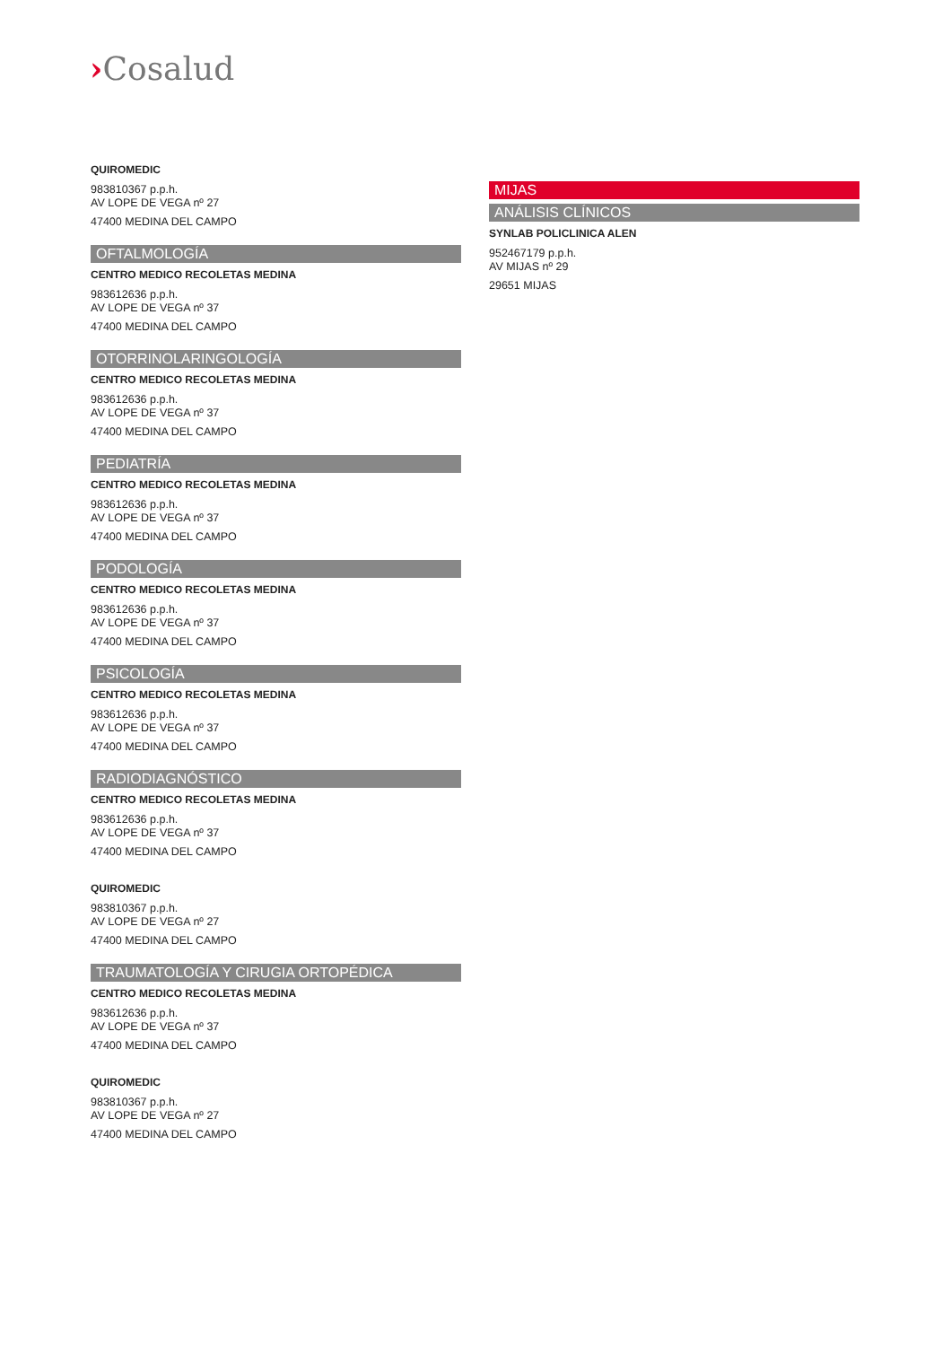›Cosalud
QUIROMEDIC
983810367 p.p.h.
AV LOPE DE VEGA nº 27
47400 MEDINA DEL CAMPO
OFTALMOLOGÍA
CENTRO MEDICO RECOLETAS MEDINA
983612636 p.p.h.
AV LOPE DE VEGA nº 37
47400 MEDINA DEL CAMPO
OTORRINOLARINGOLOGÍA
CENTRO MEDICO RECOLETAS MEDINA
983612636 p.p.h.
AV LOPE DE VEGA nº 37
47400 MEDINA DEL CAMPO
PEDIATRÍA
CENTRO MEDICO RECOLETAS MEDINA
983612636 p.p.h.
AV LOPE DE VEGA nº 37
47400 MEDINA DEL CAMPO
PODOLOGÍA
CENTRO MEDICO RECOLETAS MEDINA
983612636 p.p.h.
AV LOPE DE VEGA nº 37
47400 MEDINA DEL CAMPO
PSICOLOGÍA
CENTRO MEDICO RECOLETAS MEDINA
983612636 p.p.h.
AV LOPE DE VEGA nº 37
47400 MEDINA DEL CAMPO
RADIODIAGNÓSTICO
CENTRO MEDICO RECOLETAS MEDINA
983612636 p.p.h.
AV LOPE DE VEGA nº 37
47400 MEDINA DEL CAMPO
QUIROMEDIC
983810367 p.p.h.
AV LOPE DE VEGA nº 27
47400 MEDINA DEL CAMPO
TRAUMATOLOGÍA Y CIRUGIA ORTOPÉDICA
CENTRO MEDICO RECOLETAS MEDINA
983612636 p.p.h.
AV LOPE DE VEGA nº 37
47400 MEDINA DEL CAMPO
QUIROMEDIC
983810367 p.p.h.
AV LOPE DE VEGA nº 27
47400 MEDINA DEL CAMPO
MIJAS
ANÁLISIS CLÍNICOS
SYNLAB POLICLINICA ALEN
952467179 p.p.h.
AV MIJAS nº 29
29651 MIJAS